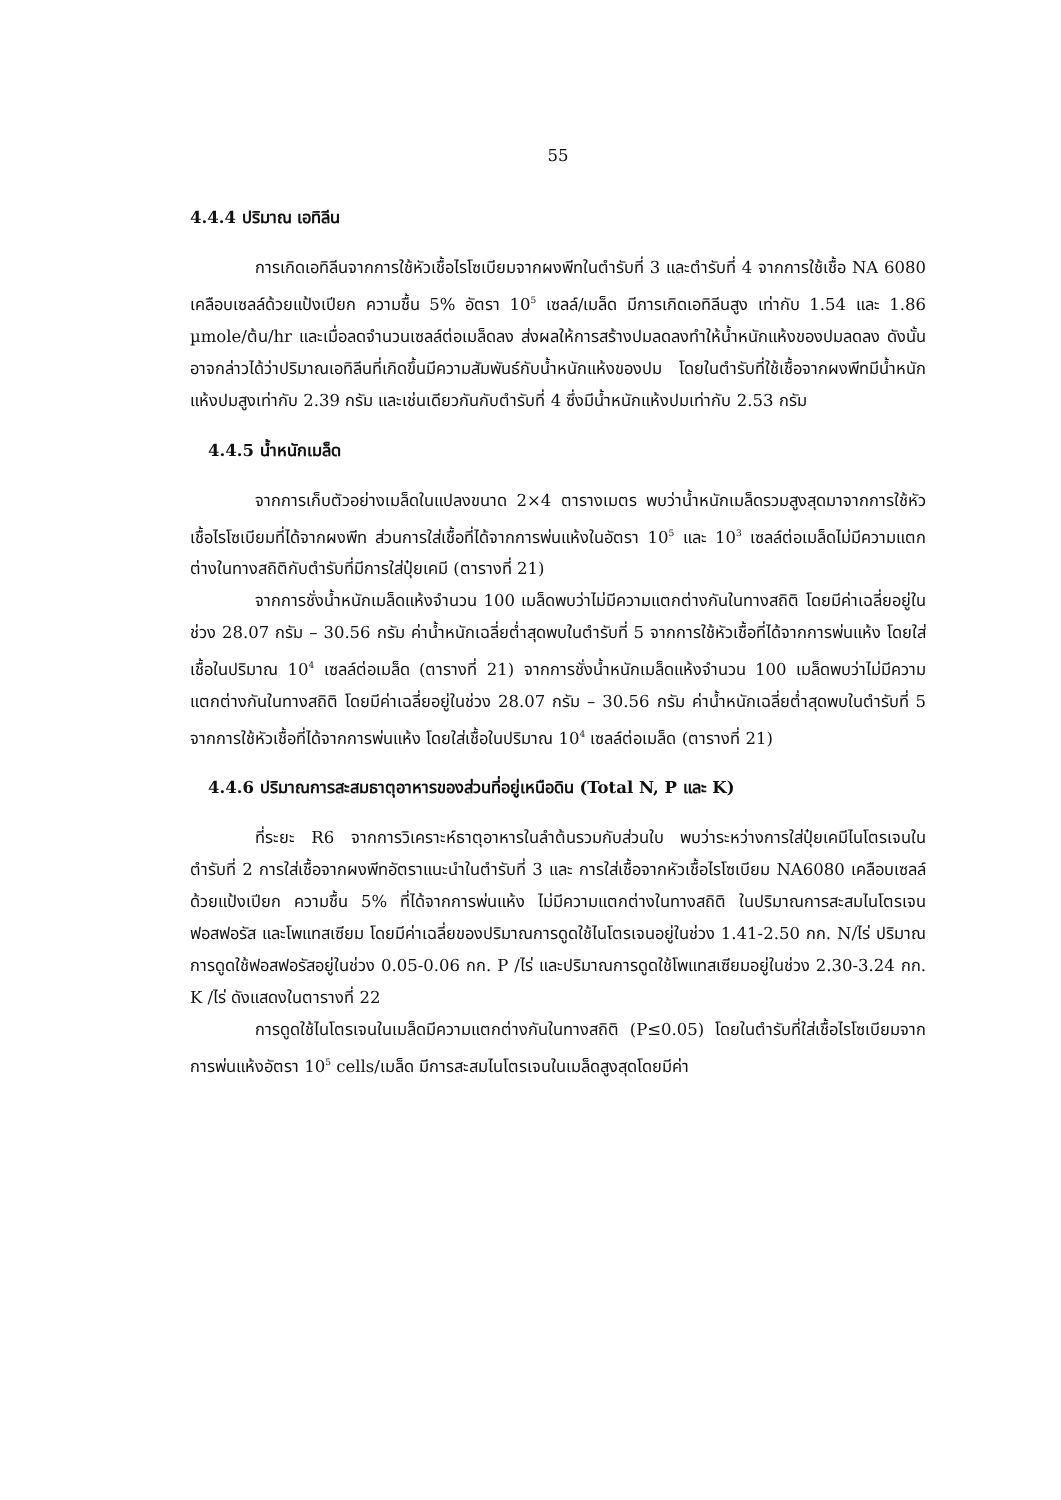55
4.4.4 ปริมาณ เอทิลีน
การเกิดเอทิลีนจากการใช้หัวเชื้อไรโซเบียมจากผงพีทในตำรับที่ 3 และตำรับที่ 4 จากการใช้เชื้อ NA 6080 เคลือบเซลล์ด้วยแป้งเปียก ความชื้น 5% อัตรา 10<sup>5</sup> เซลล์/เมล็ด มีการเกิดเอทิลีนสูง เท่ากับ 1.54 และ 1.86 µmole/ต้น/hr และเมื่อลดจำนวนเซลล์ต่อเมล็ดลง ส่งผลให้การสร้างปมลดลงทำให้น้ำหนักแห้งของปมลดลง ดังนั้นอาจกล่าวได้ว่าปริมาณเอทิลีนที่เกิดขึ้นมีความสัมพันธ์กับน้ำหนักแห้งของปม โดยในตำรับที่ใช้เชื้อจากผงพีทมีน้ำหนักแห้งปมสูงเท่ากับ 2.39 กรัม และเช่นเดียวกันกับตำรับที่ 4 ซึ่งมีน้ำหนักแห้งปมเท่ากับ 2.53 กรัม
4.4.5 น้ำหนักเมล็ด
จากการเก็บตัวอย่างเมล็ดในแปลงขนาด 2×4 ตารางเมตร พบว่าน้ำหนักเมล็ดรวมสูงสุดมาจากการใช้หัวเชื้อไรโซเบียมที่ได้จากผงพีท ส่วนการใส่เชื้อที่ได้จากการพ่นแห้งในอัตรา 10<sup>5</sup> และ 10<sup>3</sup> เซลล์ต่อเมล็ดไม่มีความแตกต่างในทางสถิติกับตำรับที่มีการใส่ปุ๋ยเคมี (ตารางที่ 21)
จากการชั่งน้ำหนักเมล็ดแห้งจำนวน 100 เมล็ดพบว่าไม่มีความแตกต่างกันในทางสถิติ โดยมีค่าเฉลี่ยอยู่ในช่วง 28.07 กรัม – 30.56 กรัม ค่าน้ำหนักเฉลี่ยต่ำสุดพบในตำรับที่ 5 จากการใช้หัวเชื้อที่ได้จากการพ่นแห้ง โดยใส่เชื้อในปริมาณ 10<sup>4</sup> เซลล์ต่อเมล็ด (ตารางที่ 21) จากการชั่งน้ำหนักเมล็ดแห้งจำนวน 100 เมล็ดพบว่าไม่มีความแตกต่างกันในทางสถิติ โดยมีค่าเฉลี่ยอยู่ในช่วง 28.07 กรัม – 30.56 กรัม ค่าน้ำหนักเฉลี่ยต่ำสุดพบในตำรับที่ 5 จากการใช้หัวเชื้อที่ได้จากการพ่นแห้ง โดยใส่เชื้อในปริมาณ 10<sup>4</sup> เซลล์ต่อเมล็ด (ตารางที่ 21)
4.4.6 ปริมาณการสะสมธาตุอาหารของส่วนที่อยู่เหนือดิน (Total N, P และ K)
ที่ระยะ R6 จากการวิเคราะห์ธาตุอาหารในลำต้นรวมกับส่วนใบ พบว่าระหว่างการใส่ปุ๋ยเคมีไนโตรเจนในตำรับที่ 2 การใส่เชื้อจากผงพีทอัตราแนะนำในตำรับที่ 3 และ การใส่เชื้อจากหัวเชื้อไรโซเบียม NA6080 เคลือบเซลล์ด้วยแป้งเปียก ความชื้น 5% ที่ได้จากการพ่นแห้ง ไม่มีความแตกต่างในทางสถิติ ในปริมาณการสะสมไนโตรเจน ฟอสฟอรัส และโพแทสเซียม โดยมีค่าเฉลี่ยของปริมาณการดูดใช้ไนโตรเจนอยู่ในช่วง 1.41-2.50 กก. N/ไร่ ปริมาณการดูดใช้ฟอสฟอรัสอยู่ในช่วง 0.05-0.06 กก. P /ไร่ และปริมาณการดูดใช้โพแทสเซียมอยู่ในช่วง 2.30-3.24 กก. K /ไร่ ดังแสดงในตารางที่ 22
การดูดใช้ไนโตรเจนในเมล็ดมีความแตกต่างกันในทางสถิติ (P≤0.05) โดยในตำรับที่ใส่เชื้อไรโซเบียมจากการพ่นแห้งอัตรา 10<sup>5</sup> cells/เมล็ด มีการสะสมไนโตรเจนในเมล็ดสูงสุดโดยมีค่า